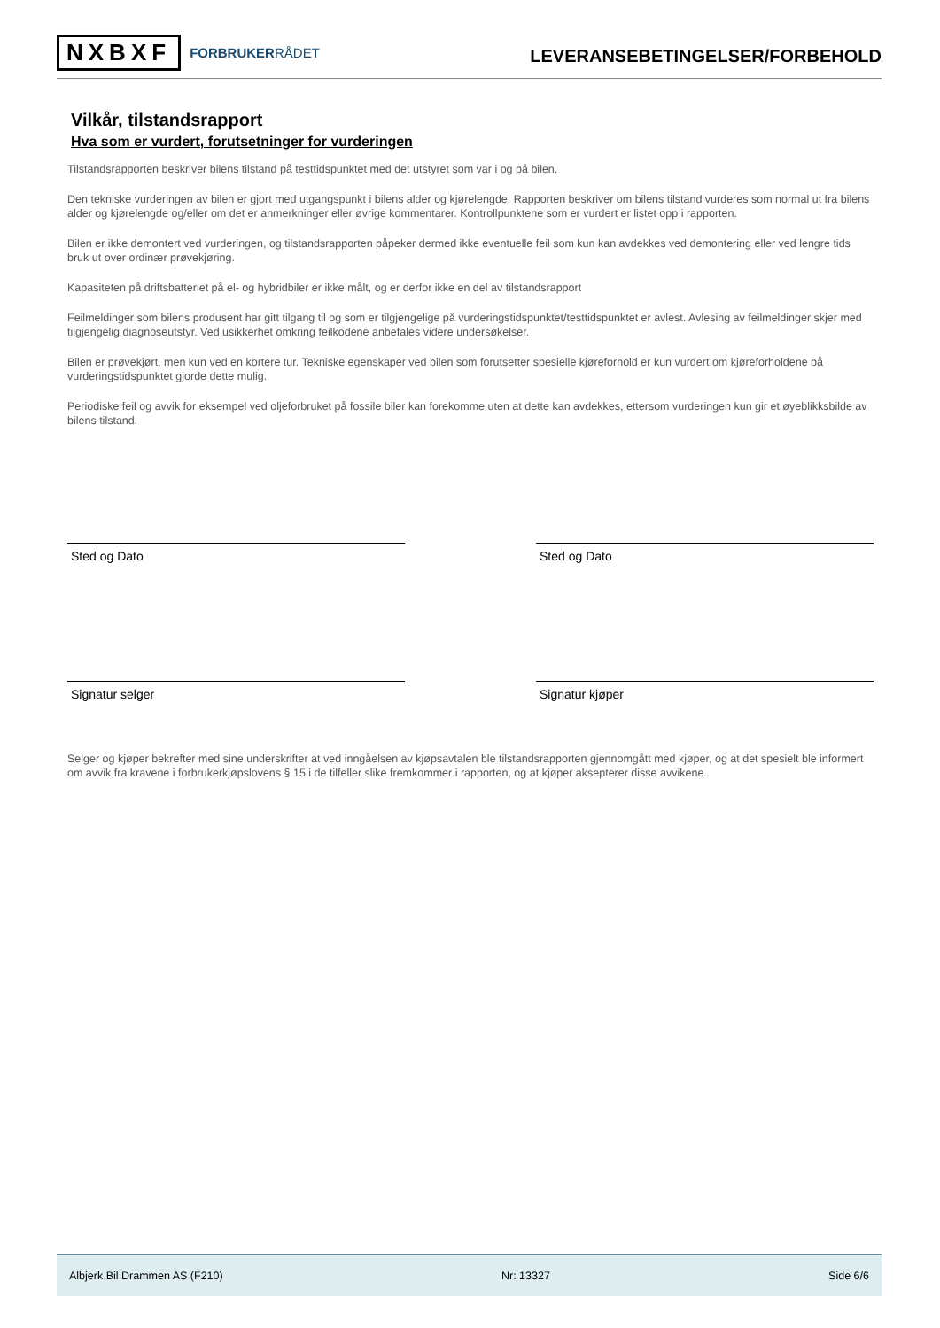NXBXF FORBRUKERRÅDET
LEVERANSEBETINGELSER/FORBEHOLD
Vilkår, tilstandsrapport
Hva som er vurdert, forutsetninger for vurderingen
Tilstandsrapporten beskriver bilens tilstand på testtidspunktet med det utstyret som var i og på bilen.
Den tekniske vurderingen av bilen er gjort med utgangspunkt i bilens alder og kjørelengde. Rapporten beskriver om bilens tilstand vurderes som normal ut fra bilens alder og kjørelengde og/eller om det er anmerkninger eller øvrige kommentarer. Kontrollpunktene som er vurdert er listet opp i rapporten.
Bilen er ikke demontert ved vurderingen, og tilstandsrapporten påpeker dermed ikke eventuelle feil som kun kan avdekkes ved demontering eller ved lengre tids bruk ut over ordinær prøvekjøring.
Kapasiteten på driftsbatteriet på el- og hybridbiler er ikke målt, og er derfor ikke en del av tilstandsrapport
Feilmeldinger som bilens produsent har gitt tilgang til og som er tilgjengelige på vurderingstidspunktet/testtidspunktet er avlest. Avlesing av feilmeldinger skjer med tilgjengelig diagnoseutstyr. Ved usikkerhet omkring feilkodene anbefales videre undersøkelser.
Bilen er prøvekjørt, men kun ved en kortere tur. Tekniske egenskaper ved bilen som forutsetter spesielle kjøreforhold er kun vurdert om kjøreforholdene på vurderingstidspunktet gjorde dette mulig.
Periodiske feil og avvik for eksempel ved oljeforbruket på fossile biler kan forekomme uten at dette kan avdekkes, ettersom vurderingen kun gir et øyeblikksbilde av bilens tilstand.
Sted og Dato Sted og Dato
Signatur selger Signatur kjøper
Selger og kjøper bekrefter med sine underskrifter at ved inngåelsen av kjøpsavtalen ble tilstandsrapporten gjennomgått med kjøper, og at det spesielt ble informert om avvik fra kravene i forbrukerkjøpslovens § 15 i de tilfeller slike fremkommer i rapporten, og at kjøper aksepterer disse avvikene.
Albjerk Bil Drammen AS (F210) Nr: 13327 Side 6/6